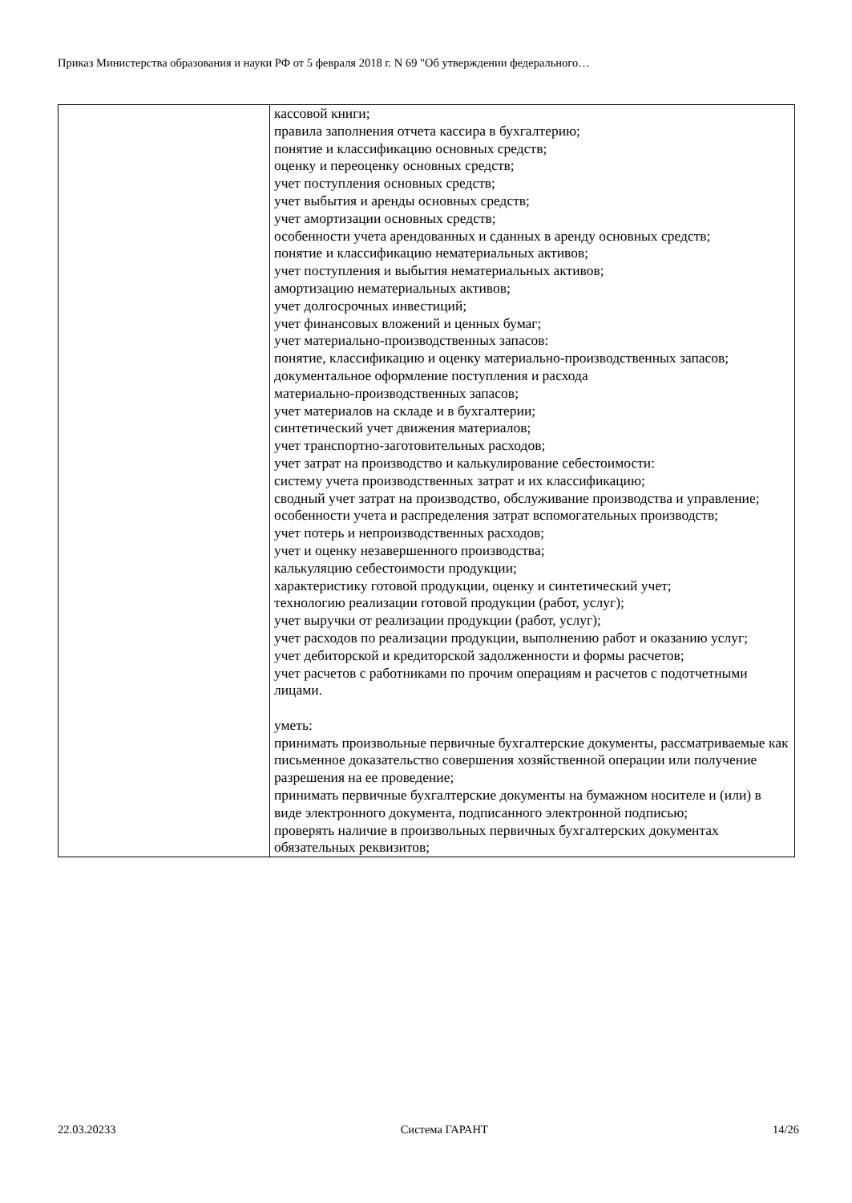Приказ Министерства образования и науки РФ от 5 февраля 2018 г. N 69 "Об утверждении федерального…
| | кассовой книги; правила заполнения отчета кассира в бухгалтерию; понятие и классификацию основных средств; оценку и переоценку основных средств; учет поступления основных средств; учет выбытия и аренды основных средств; учет амортизации основных средств; особенности учета арендованных и сданных в аренду основных средств; понятие и классификацию нематериальных активов; учет поступления и выбытия нематериальных активов; амортизацию нематериальных активов; учет долгосрочных инвестиций; учет финансовых вложений и ценных бумаг; учет материально-производственных запасов: понятие, классификацию и оценку материально-производственных запасов; документальное оформление поступления и расхода материально-производственных запасов; учет материалов на складе и в бухгалтерии; синтетический учет движения материалов; учет транспортно-заготовительных расходов; учет затрат на производство и калькулирование себестоимости: систему учета производственных затрат и их классификацию; сводный учет затрат на производство, обслуживание производства и управление; особенности учета и распределения затрат вспомогательных производств; учет потерь и непроизводственных расходов; учет и оценку незавершенного производства; калькуляцию себестоимости продукции; характеристику готовой продукции, оценку и синтетический учет; технологию реализации готовой продукции (работ, услуг); учет выручки от реализации продукции (работ, услуг); учет расходов по реализации продукции, выполнению работ и оказанию услуг; учет дебиторской и кредиторской задолженности и формы расчетов; учет расчетов с работниками по прочим операциям и расчетов с подотчетными лицами. уметь: принимать произвольные первичные бухгалтерские документы, рассматриваемые как письменное доказательство совершения хозяйственной операции или получение разрешения на ее проведение; принимать первичные бухгалтерские документы на бумажном носителе и (или) в виде электронного документа, подписанного электронной подписью; проверять наличие в произвольных первичных бухгалтерских документах обязательных реквизитов; |
22.03.20233 Система ГАРАНТ 14/26